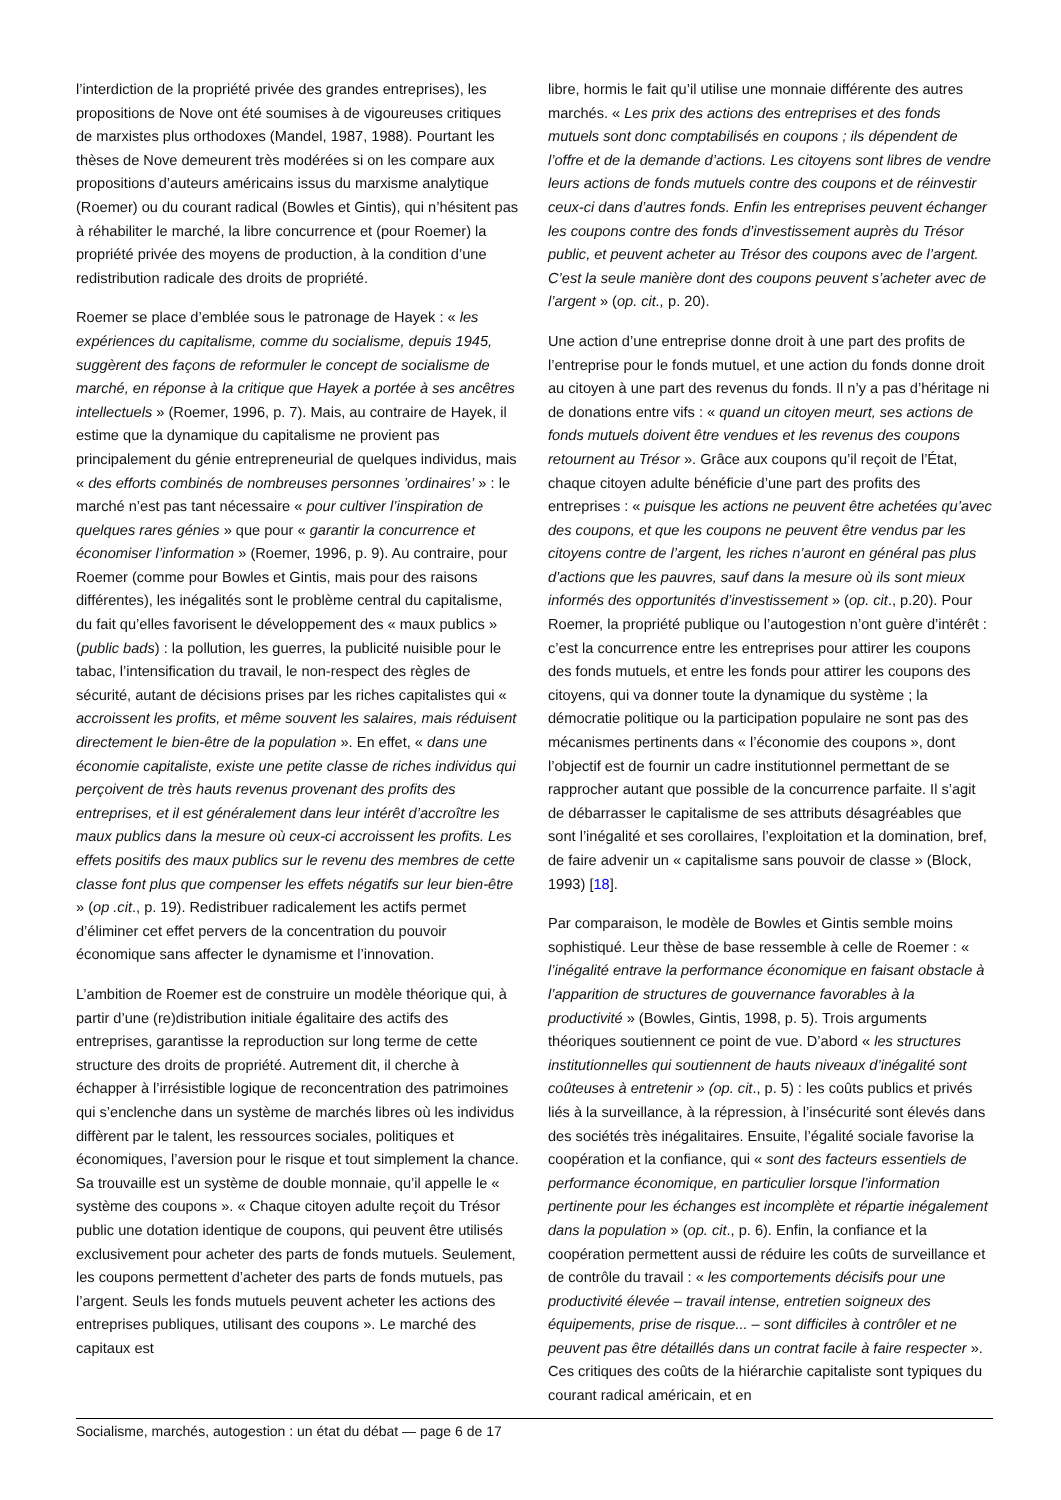l’interdiction de la propriété privée des grandes entreprises), les propositions de Nove ont été soumises à de vigoureuses critiques de marxistes plus orthodoxes (Mandel, 1987, 1988). Pourtant les thèses de Nove demeurent très modérées si on les compare aux propositions d’auteurs américains issus du marxisme analytique (Roemer) ou du courant radical (Bowles et Gintis), qui n’hésitent pas à réhabiliter le marché, la libre concurrence et (pour Roemer) la propriété privée des moyens de production, à la condition d’une redistribution radicale des droits de propriété.
Roemer se place d’emblée sous le patronage de Hayek : « les expériences du capitalisme, comme du socialisme, depuis 1945, suggèrent des façons de reformuler le concept de socialisme de marché, en réponse à la critique que Hayek a portée à ses ancêtres intellectuels » (Roemer, 1996, p. 7). Mais, au contraire de Hayek, il estime que la dynamique du capitalisme ne provient pas principalement du génie entrepreneurial de quelques individus, mais « des efforts combinés de nombreuses personnes ’ordinaires’ » : le marché n’est pas tant nécessaire « pour cultiver l’inspiration de quelques rares génies » que pour « garantir la concurrence et économiser l’information » (Roemer, 1996, p. 9). Au contraire, pour Roemer (comme pour Bowles et Gintis, mais pour des raisons différentes), les inégalités sont le problème central du capitalisme, du fait qu’elles favorisent le développement des « maux publics » (public bads) : la pollution, les guerres, la publicité nuisible pour le tabac, l’intensification du travail, le non-respect des règles de sécurité, autant de décisions prises par les riches capitalistes qui « accroissent les profits, et même souvent les salaires, mais réduisent directement le bien-être de la population ». En effet, « dans une économie capitaliste, existe une petite classe de riches individus qui perçoivent de très hauts revenus provenant des profits des entreprises, et il est généralement dans leur intérêt d’accroître les maux publics dans la mesure où ceux-ci accroissent les profits. Les effets positifs des maux publics sur le revenu des membres de cette classe font plus que compenser les effets négatifs sur leur bien-être » (op .cit., p. 19). Redistribuer radicalement les actifs permet d’éliminer cet effet pervers de la concentration du pouvoir économique sans affecter le dynamisme et l’innovation.
L’ambition de Roemer est de construire un modèle théorique qui, à partir d’une (re)distribution initiale égalitaire des actifs des entreprises, garantisse la reproduction sur long terme de cette structure des droits de propriété. Autrement dit, il cherche à échapper à l’irrésistible logique de reconcentration des patrimoines qui s’enclenche dans un système de marchés libres où les individus diffèrent par le talent, les ressources sociales, politiques et économiques, l’aversion pour le risque et tout simplement la chance. Sa trouvaille est un système de double monnaie, qu’il appelle le « système des coupons ». « Chaque citoyen adulte reçoit du Trésor public une dotation identique de coupons, qui peuvent être utilisés exclusivement pour acheter des parts de fonds mutuels. Seulement, les coupons permettent d’acheter des parts de fonds mutuels, pas l’argent. Seuls les fonds mutuels peuvent acheter les actions des entreprises publiques, utilisant des coupons ». Le marché des capitaux est
libre, hormis le fait qu’il utilise une monnaie différente des autres marchés. « Les prix des actions des entreprises et des fonds mutuels sont donc comptabilisés en coupons ; ils dépendent de l’offre et de la demande d’actions. Les citoyens sont libres de vendre leurs actions de fonds mutuels contre des coupons et de réinvestir ceux-ci dans d’autres fonds. Enfin les entreprises peuvent échanger les coupons contre des fonds d’investissement auprès du Trésor public, et peuvent acheter au Trésor des coupons avec de l’argent. C’est la seule manière dont des coupons peuvent s’acheter avec de l’argent » (op. cit., p. 20).
Une action d’une entreprise donne droit à une part des profits de l’entreprise pour le fonds mutuel, et une action du fonds donne droit au citoyen à une part des revenus du fonds. Il n’y a pas d’héritage ni de donations entre vifs : « quand un citoyen meurt, ses actions de fonds mutuels doivent être vendues et les revenus des coupons retournent au Trésor ». Grâce aux coupons qu’il reçoit de l’État, chaque citoyen adulte bénéficie d’une part des profits des entreprises : « puisque les actions ne peuvent être achetées qu’avec des coupons, et que les coupons ne peuvent être vendus par les citoyens contre de l’argent, les riches n’auront en général pas plus d’actions que les pauvres, sauf dans la mesure où ils sont mieux informés des opportunités d’investissement » (op. cit., p.20). Pour Roemer, la propriété publique ou l’autogestion n’ont guère d’intérêt : c’est la concurrence entre les entreprises pour attirer les coupons des fonds mutuels, et entre les fonds pour attirer les coupons des citoyens, qui va donner toute la dynamique du système ; la démocratie politique ou la participation populaire ne sont pas des mécanismes pertinents dans « l’économie des coupons », dont l’objectif est de fournir un cadre institutionnel permettant de se rapprocher autant que possible de la concurrence parfaite. Il s’agit de débarrasser le capitalisme de ses attributs désagréables que sont l’inégalité et ses corollaires, l’exploitation et la domination, bref, de faire advenir un « capitalisme sans pouvoir de classe » (Block, 1993) [18].
Par comparaison, le modèle de Bowles et Gintis semble moins sophistiqué. Leur thèse de base ressemble à celle de Roemer : « l’inégalité entrave la performance économique en faisant obstacle à l’apparition de structures de gouvernance favorables à la productivité » (Bowles, Gintis, 1998, p. 5). Trois arguments théoriques soutiennent ce point de vue. D’abord « les structures institutionnelles qui soutiennent de hauts niveaux d’inégalité sont coûteuses à entretenir » (op. cit., p. 5) : les coûts publics et privés liés à la surveillance, à la répression, à l’insécurité sont élevés dans des sociétés très inégalitaires. Ensuite, l’égalité sociale favorise la coopération et la confiance, qui « sont des facteurs essentiels de performance économique, en particulier lorsque l’information pertinente pour les échanges est incomplète et répartie inégalement dans la population » (op. cit., p. 6). Enfin, la confiance et la coopération permettent aussi de réduire les coûts de surveillance et de contrôle du travail : « les comportements décisifs pour une productivité élevée – travail intense, entretien soigneux des équipements, prise de risque... – sont difficiles à contrôler et ne peuvent pas être détaillés dans un contrat facile à faire respecter ». Ces critiques des coûts de la hiérarchie capitaliste sont typiques du courant radical américain, et en
Socialisme, marchés, autogestion : un état du débat — page 6 de 17